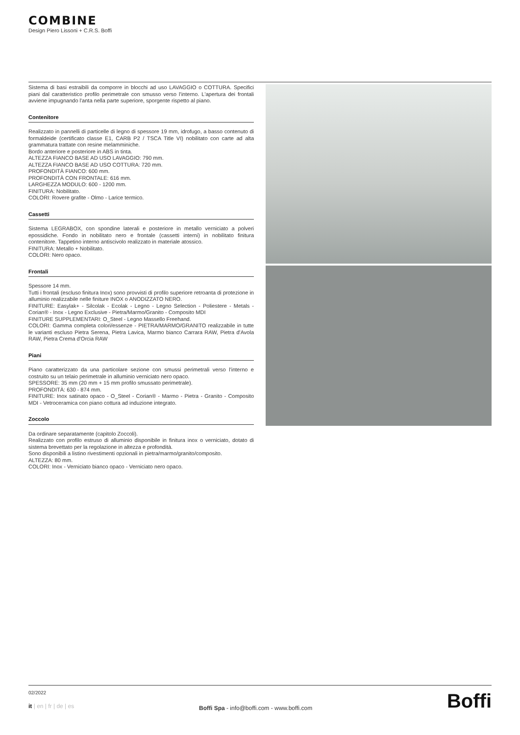COMBINE
Design Piero Lissoni + C.R.S. Boffi
Sistema di basi estraibili da comporre in blocchi ad uso LAVAGGIO o COTTURA. Specifici piani dal caratteristico profilo perimetrale con smusso verso l'interno. L'apertura dei frontali avviene impugnando l'anta nella parte superiore, sporgente rispetto al piano.
Contenitore
Realizzato in pannelli di particelle di legno di spessore 19 mm, idrofugo, a basso contenuto di formaldeide (certificato classe E1, CARB P2 / TSCA Title VI) nobilitato con carte ad alta grammatura trattate con resine melamminiche.
Bordo anteriore e posteriore in ABS in tinta.
ALTEZZA FIANCO BASE AD USO LAVAGGIO: 790 mm.
ALTEZZA FIANCO BASE AD USO COTTURA: 720 mm.
PROFONDITÀ FIANCO: 600 mm.
PROFONDITÀ CON FRONTALE: 616 mm.
LARGHEZZA MODULO: 600 - 1200 mm.
FINITURA: Nobilitato.
COLORI: Rovere grafite - Olmo - Larice termico.
Cassetti
Sistema LEGRABOX, con spondine laterali e posteriore in metallo verniciato a polveri epossidiche. Fondo in nobilitato nero e frontale (cassetti interni) in nobilitato finitura contenitore. Tappetino interno antiscivolo realizzato in materiale atossico.
FINITURA: Metallo + Nobilitato.
COLORI: Nero opaco.
Frontali
Spessore 14 mm.
Tutti i frontali (escluso finitura Inox) sono provvisti di profilo superiore retroanta di protezione in alluminio realizzabile nelle finiture INOX o ANODIZZATO NERO.
FINITURE: Easylak+ - Silcolak - Ecolak - Legno - Legno Selection - Poliestere - Metals - Corian® - Inox - Legno Exclusive - Pietra/Marmo/Granito - Composito MDI
FINITURE SUPPLEMENTARI: O_Steel - Legno Massello Freehand.
COLORI: Gamma completa colori/essenze - PIETRA/MARMO/GRANITO realizzabile in tutte le varianti escluso Pietra Serena, Pietra Lavica, Marmo bianco Carrara RAW, Pietra d'Avola RAW, Pietra Crema d'Orcia RAW
Piani
Piano caratterizzato da una particolare sezione con smussi perimetrali verso l'interno e costruito su un telaio perimetrale in alluminio verniciato nero opaco.
SPESSORE: 35 mm (20 mm + 15 mm profilo smussato perimetrale).
PROFONDITÀ: 630 - 874 mm.
FINITURE: Inox satinato opaco - O_Steel - Corian® - Marmo - Pietra - Granito - Composito MDI - Vetroceramica con piano cottura ad induzione integrato.
Zoccolo
Da ordinare separatamente (capitolo Zoccoli).
Realizzato con profilo estruso di alluminio disponibile in finitura inox o verniciato, dotato di sistema brevettato per la regolazione in altezza e profondità.
Sono disponibili a listino rivestimenti opzionali in pietra/marmo/granito/composito.
ALTEZZA: 80 mm.
COLORI: Inox - Verniciato bianco opaco - Verniciato nero opaco.
02/2022
it | en | fr | de | es
Boffi Spa - info@boffi.com - www.boffi.com
Boffi